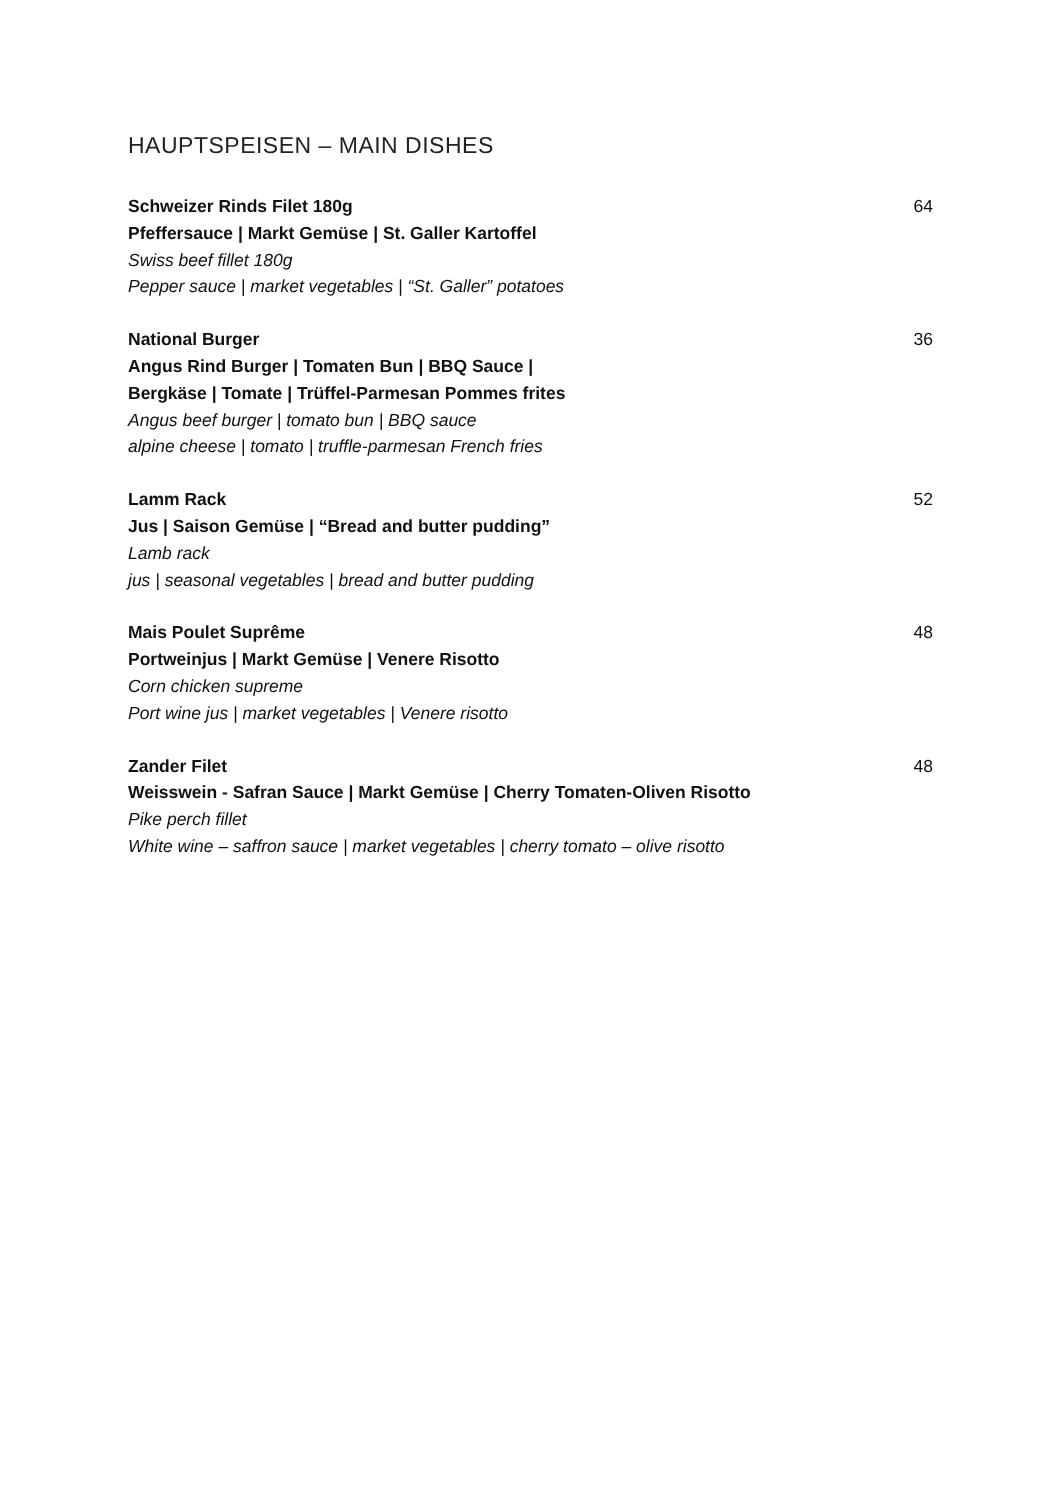HAUPTSPEISEN – MAIN DISHES
Schweizer Rinds Filet 180g
Pfeffersauce | Markt Gemüse | St. Galler Kartoffel
Swiss beef fillet 180g
Pepper sauce | market vegetables | “St. Galler” potatoes
64
National Burger
Angus Rind Burger | Tomaten Bun | BBQ Sauce |
Bergkäse | Tomate | Trüffel-Parmesan Pommes frites
Angus beef burger | tomato bun | BBQ sauce
alpine cheese | tomato | truffle-parmesan French fries
36
Lamm Rack
Jus | Saison Gemüse | “Bread and butter pudding”
Lamb rack
jus | seasonal vegetables | bread and butter pudding
52
Mais Poulet Suprême
Portweinjus | Markt Gemüse | Venere Risotto
Corn chicken supreme
Port wine jus | market vegetables | Venere risotto
48
Zander Filet
Weisswein - Safran Sauce | Markt Gemüse | Cherry Tomaten-Oliven Risotto
Pike perch fillet
White wine – saffron sauce | market vegetables | cherry tomato – olive risotto
48